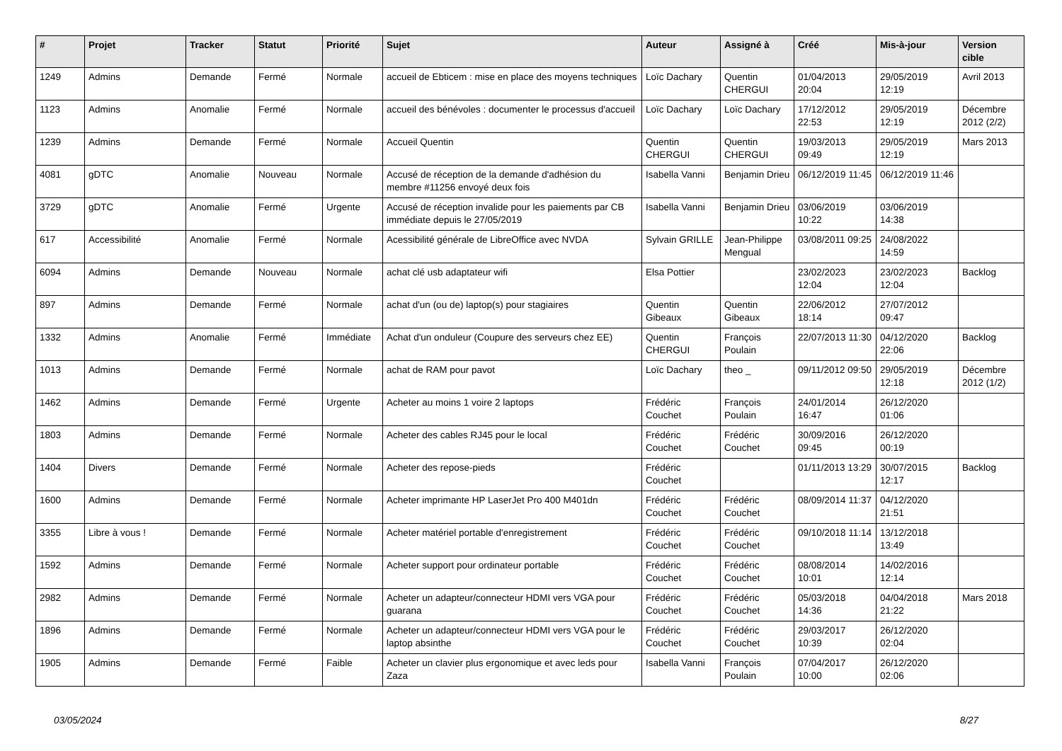| # | Projet | Tracker | Statut | Priorité | Sujet | Auteur | Assigné à | Créé | Mis-à-jour | Version cible |
| --- | --- | --- | --- | --- | --- | --- | --- | --- | --- | --- |
| 1249 | Admins | Demande | Fermé | Normale | accueil de Ebticem : mise en place des moyens techniques | Loïc Dachary | Quentin CHERGUI | 01/04/2013 20:04 | 29/05/2019 12:19 | Avril 2013 |
| 1123 | Admins | Anomalie | Fermé | Normale | accueil des bénévoles : documenter le processus d'accueil | Loïc Dachary | Loïc Dachary | 17/12/2012 22:53 | 29/05/2019 12:19 | Décembre 2012 (2/2) |
| 1239 | Admins | Demande | Fermé | Normale | Accueil Quentin | Quentin CHERGUI | Quentin CHERGUI | 19/03/2013 09:49 | 29/05/2019 12:19 | Mars 2013 |
| 4081 | gDTC | Anomalie | Nouveau | Normale | Accusé de réception de la demande d'adhésion du membre #11256 envoyé deux fois | Isabella Vanni | Benjamin Drieu | 06/12/2019 11:45 | 06/12/2019 11:46 | |
| 3729 | gDTC | Anomalie | Fermé | Urgente | Accusé de réception invalide pour les paiements par CB immédiate depuis le 27/05/2019 | Isabella Vanni | Benjamin Drieu | 03/06/2019 10:22 | 03/06/2019 14:38 | |
| 617 | Accessibilité | Anomalie | Fermé | Normale | Acessibilité générale de LibreOffice avec NVDA | Sylvain GRILLE | Jean-Philippe Mengual | 03/08/2011 09:25 | 24/08/2022 14:59 | |
| 6094 | Admins | Demande | Nouveau | Normale | achat clé usb adaptateur wifi | Elsa Pottier | | 23/02/2023 12:04 | 23/02/2023 12:04 | Backlog |
| 897 | Admins | Demande | Fermé | Normale | achat d'un (ou de) laptop(s) pour stagiaires | Quentin Gibeaux | Quentin Gibeaux | 22/06/2012 18:14 | 27/07/2012 09:47 | |
| 1332 | Admins | Anomalie | Fermé | Immédiate | Achat d'un onduleur (Coupure des serveurs chez EE) | Quentin CHERGUI | François Poulain | 22/07/2013 11:30 | 04/12/2020 22:06 | Backlog |
| 1013 | Admins | Demande | Fermé | Normale | achat de RAM pour pavot | Loïc Dachary | theo _ | 09/11/2012 09:50 | 29/05/2019 12:18 | Décembre 2012 (1/2) |
| 1462 | Admins | Demande | Fermé | Urgente | Acheter au moins 1 voire 2 laptops | Frédéric Couchet | François Poulain | 24/01/2014 16:47 | 26/12/2020 01:06 | |
| 1803 | Admins | Demande | Fermé | Normale | Acheter des cables RJ45 pour le local | Frédéric Couchet | Frédéric Couchet | 30/09/2016 09:45 | 26/12/2020 00:19 | |
| 1404 | Divers | Demande | Fermé | Normale | Acheter des repose-pieds | Frédéric Couchet | | 01/11/2013 13:29 | 30/07/2015 12:17 | Backlog |
| 1600 | Admins | Demande | Fermé | Normale | Acheter imprimante HP LaserJet Pro 400 M401dn | Frédéric Couchet | Frédéric Couchet | 08/09/2014 11:37 | 04/12/2020 21:51 | |
| 3355 | Libre à vous ! | Demande | Fermé | Normale | Acheter matériel portable d'enregistrement | Frédéric Couchet | Frédéric Couchet | 09/10/2018 11:14 | 13/12/2018 13:49 | |
| 1592 | Admins | Demande | Fermé | Normale | Acheter support pour ordinateur portable | Frédéric Couchet | Frédéric Couchet | 08/08/2014 10:01 | 14/02/2016 12:14 | |
| 2982 | Admins | Demande | Fermé | Normale | Acheter un adapteur/connecteur HDMI vers VGA pour guarana | Frédéric Couchet | Frédéric Couchet | 05/03/2018 14:36 | 04/04/2018 21:22 | Mars 2018 |
| 1896 | Admins | Demande | Fermé | Normale | Acheter un adapteur/connecteur HDMI vers VGA pour le laptop absinthe | Frédéric Couchet | Frédéric Couchet | 29/03/2017 10:39 | 26/12/2020 02:04 | |
| 1905 | Admins | Demande | Fermé | Faible | Acheter un clavier plus ergonomique et avec leds pour Zaza | Isabella Vanni | François Poulain | 07/04/2017 10:00 | 26/12/2020 02:06 | |
03/05/2024 8/27